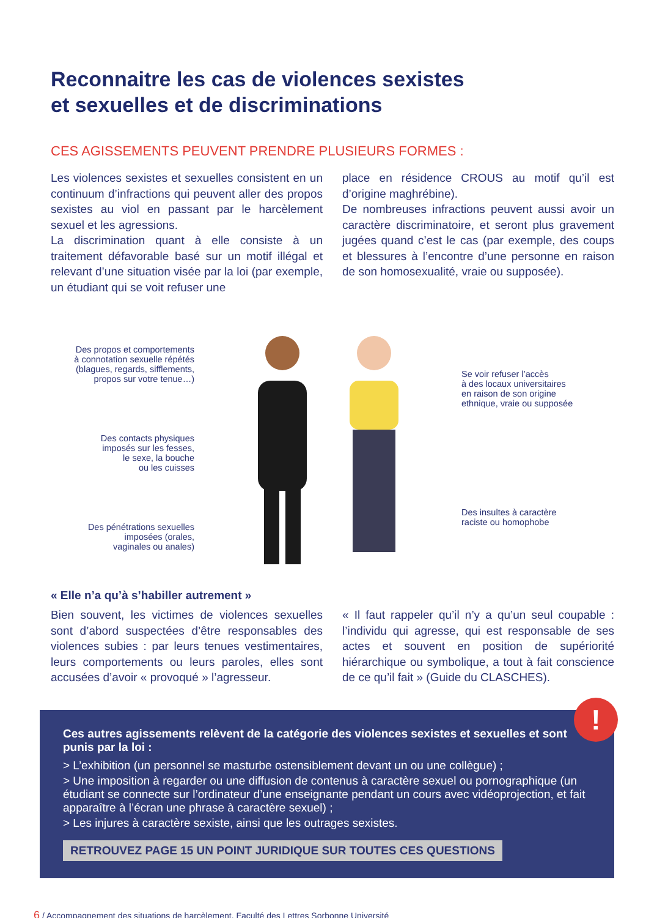Reconnaitre les cas de violences sexistes
et sexuelles et de discriminations
CES AGISSEMENTS PEUVENT PRENDRE PLUSIEURS FORMES :
Les violences sexistes et sexuelles consistent en un continuum d’infractions qui peuvent aller des propos sexistes au viol en passant par le harcèlement sexuel et les agressions.
La discrimination quant à elle consiste à un traitement défavorable basé sur un motif illégal et relevant d’une situation visée par la loi (par exemple, un étudiant qui se voit refuser une
place en résidence CROUS au motif qu’il est d’origine maghrébine).
De nombreuses infractions peuvent aussi avoir un caractère discriminatoire, et seront plus gravement jugées quand c’est le cas (par exemple, des coups et blessures à l’encontre d’une personne en raison de son homosexualité, vraie ou supposée).
Des propos et comportements
à connotation sexuelle répétés
(blagues, regards, sifflements,
propos sur votre tenue…)
Des contacts physiques
imposés sur les fesses,
le sexe, la bouche
ou les cuisses
Des pénétrations sexuelles
imposées (orales,
vaginales ou anales)
Se voir refuser l’accès
à des locaux universitaires
en raison de son origine
ethnique, vraie ou supposée
Des insultes à caractère
raciste ou homophobe
« Elle n’a qu’à s’habiller autrement »
Bien souvent, les victimes de violences sexuelles sont d’abord suspectées d’être responsables des violences subies : par leurs tenues vestimentaires, leurs comportements ou leurs paroles, elles sont accusées d’avoir « provoqué » l’agresseur.
« Il faut rappeler qu’il n’y a qu’un seul coupable : l’individu qui agresse, qui est responsable de ses actes et souvent en position de supériorité hiérarchique ou symbolique, a tout à fait conscience de ce qu’il fait » (Guide du CLASCHES).
!
Ces autres agissements relèvent de la catégorie des violences sexistes et sexuelles et sont punis par la loi :
> L’exhibition (un personnel se masturbe ostensiblement devant un ou une collègue) ;
> Une imposition à regarder ou une diffusion de contenus à caractère sexuel ou pornographique (un étudiant se connecte sur l’ordinateur d’une enseignante pendant un cours avec vidéoprojection, et fait apparaître à l’écran une phrase à caractère sexuel) ;
> Les injures à caractère sexiste, ainsi que les outrages sexistes.
RETROUVEZ PAGE 15 UN POINT JURIDIQUE SUR TOUTES CES QUESTIONS
6 / Accompagnement des situations de harcèlement, Faculté des Lettres Sorbonne Université